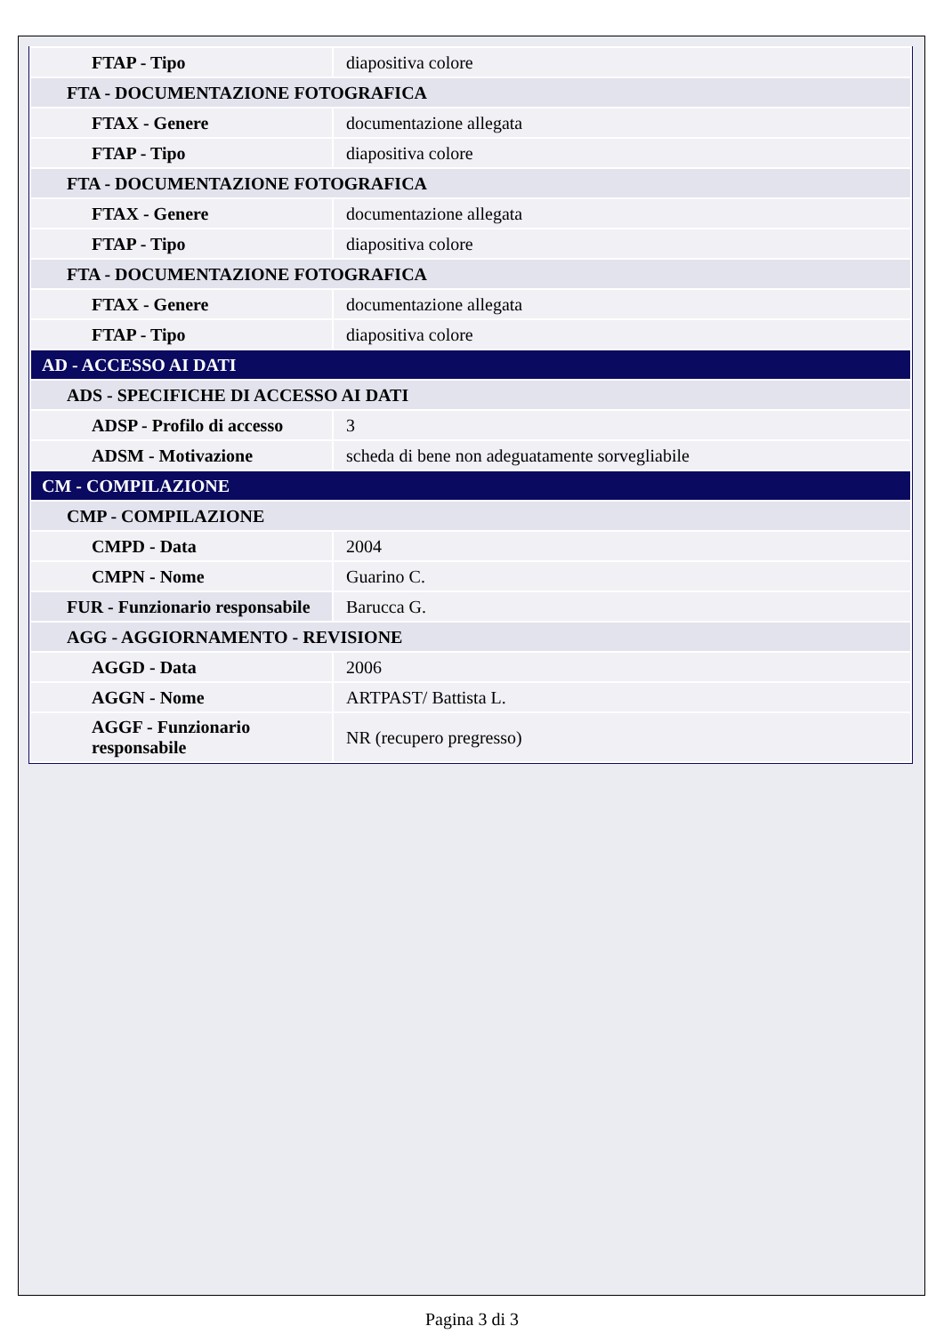| FTAP - Tipo | diapositiva colore |
| FTA - DOCUMENTAZIONE FOTOGRAFICA | |
| FTAX - Genere | documentazione allegata |
| FTAP - Tipo | diapositiva colore |
| FTA - DOCUMENTAZIONE FOTOGRAFICA | |
| FTAX - Genere | documentazione allegata |
| FTAP - Tipo | diapositiva colore |
| FTA - DOCUMENTAZIONE FOTOGRAFICA | |
| FTAX - Genere | documentazione allegata |
| FTAP - Tipo | diapositiva colore |
| AD - ACCESSO AI DATI | |
| ADS - SPECIFICHE DI ACCESSO AI DATI | |
| ADSP - Profilo di accesso | 3 |
| ADSM - Motivazione | scheda di bene non adeguatamente sorvegliabile |
| CM - COMPILAZIONE | |
| CMP - COMPILAZIONE | |
| CMPD - Data | 2004 |
| CMPN - Nome | Guarino C. |
| FUR - Funzionario responsabile | Barucca G. |
| AGG - AGGIORNAMENTO - REVISIONE | |
| AGGD - Data | 2006 |
| AGGN - Nome | ARTPAST/ Battista L. |
| AGGF - Funzionario responsabile | NR (recupero pregresso) |
Pagina 3 di 3